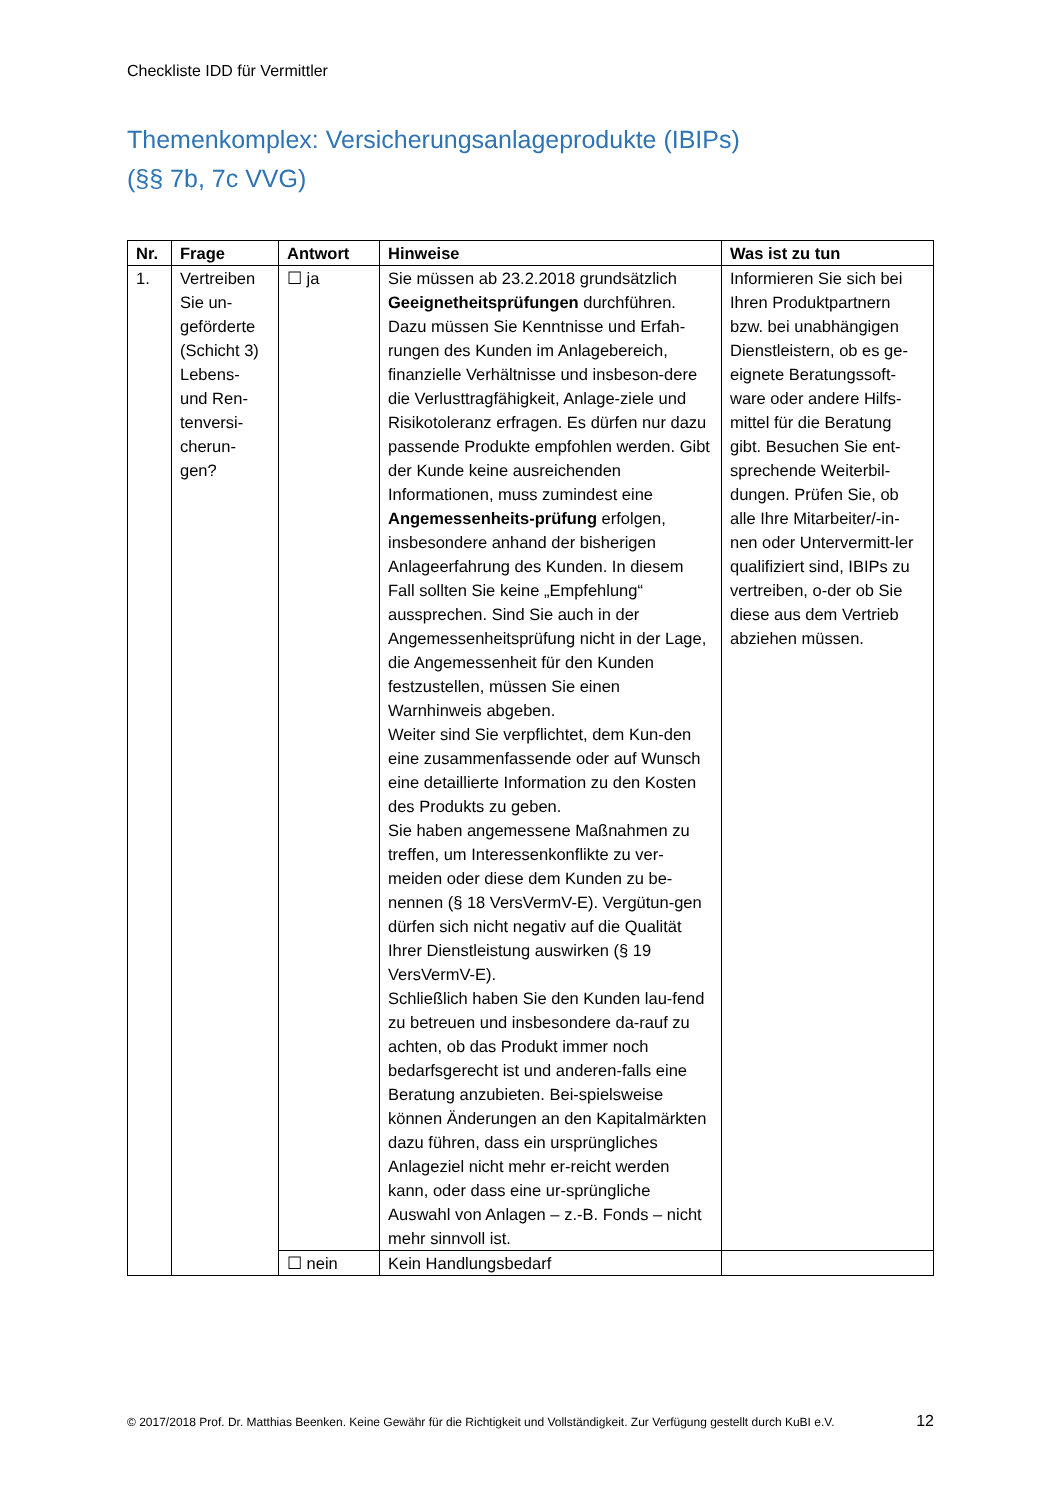Checkliste IDD für Vermittler
Themenkomplex: Versicherungsanlageprodukte (IBIPs)
(§§ 7b, 7c VVG)
| Nr. | Frage | Antwort | Hinweise | Was ist zu tun |
| --- | --- | --- | --- | --- |
| 1. | Vertreiben Sie un-geförderte (Schicht 3) Lebens- und Ren-tenversi-cherun-gen? | ☐ ja | Sie müssen ab 23.2.2018 grundsätzlich Geeignetheitsprüfungen durchführen. Dazu müssen Sie Kenntnisse und Erfah-rungen des Kunden im Anlagebereich, finanzielle Verhältnisse und insbeson-dere die Verlusttragfähigkeit, Anlage-ziele und Risikotoleranz erfragen. Es dürfen nur dazu passende Produkte empfohlen werden. Gibt der Kunde keine ausreichenden Informationen, muss zumindest eine Angemessenheits-prüfung erfolgen, insbesondere anhand der bisherigen Anlageerfahrung des Kunden. In diesem Fall sollten Sie keine „Empfehlung“ aussprechen. Sind Sie auch in der Angemessenheitsprüfung nicht in der Lage, die Angemessenheit für den Kunden festzustellen, müssen Sie einen Warnhinweis abgeben. Weiter sind Sie verpflichtet, dem Kun-den eine zusammenfassende oder auf Wunsch eine detaillierte Information zu den Kosten des Produkts zu geben. Sie haben angemessene Maßnahmen zu treffen, um Interessenkonflikte zu ver-meiden oder diese dem Kunden zu be-nennen (§ 18 VersVermV-E). Vergütun-gen dürfen sich nicht negativ auf die Qualität Ihrer Dienstleistung auswirken (§ 19 VersVermV-E). Schließlich haben Sie den Kunden lau-fend zu betreuen und insbesondere da-rauf zu achten, ob das Produkt immer noch bedarfsgerecht ist und anderen-falls eine Beratung anzubieten. Bei-spielsweise können Änderungen an den Kapitalmärkten dazu führen, dass ein ursprüngliches Anlageziel nicht mehr er-reicht werden kann, oder dass eine ur-sprüngliche Auswahl von Anlagen – z.-B. Fonds – nicht mehr sinnvoll ist. | Informieren Sie sich bei Ihren Produktpartnern bzw. bei unabhängigen Dienstleistern, ob es ge-eignete Beratungssoft-ware oder andere Hilfs-mittel für die Beratung gibt. Besuchen Sie ent-sprechende Weiterbil-dungen. Prüfen Sie, ob alle Ihre Mitarbeiter/-in-nen oder Untervermitt-ler qualifiziert sind, IBIPs zu vertreiben, o-der ob Sie diese aus dem Vertrieb abziehen müssen. |
| | | ☐ nein | Kein Handlungsbedarf | |
© 2017/2018 Prof. Dr. Matthias Beenken. Keine Gewähr für die Richtigkeit und Vollständigkeit. Zur Verfügung gestellt durch KuBI e.V. 12